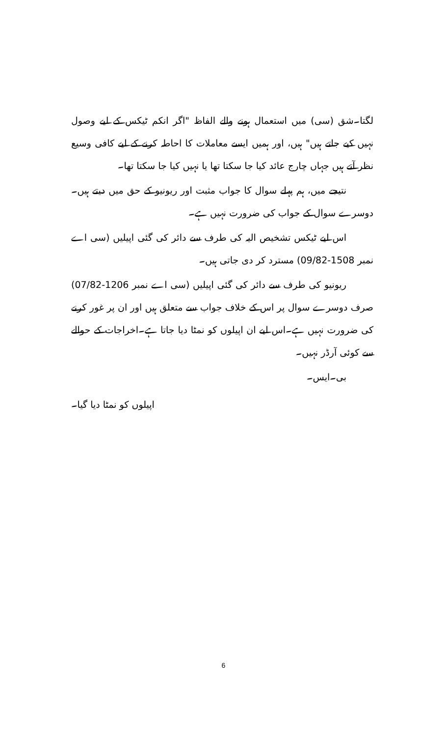لگتا۔شق (سی) میں استعمال ہونے والے الفاظ "اگر انکم ٹیکس کے لیے وصول نہیں کیے جاتے ہیں" ہیں، اور ہمیں ایسے معاملات کا احاطہ کرنے کے لیے کافی وسیع نظر آتے ہیں جہاں چارج عائد کیا جا سکتا تھا یا نہیں کیا جا سکتا تھا۔
نتیجے میں، ہم پہلے سوال کا جواب مثبت اور ریونیو کے حق میں دیتے ہیں۔دوسرے سوال کے جواب کی ضرورت نہیں ہے۔
اس لیے ٹیکس تشخیص الیہ کی طرف سے دائر کی گئی اپیلیں (سی اے نمبر 1508-09/82) مسترد کر دی جاتی ہیں۔
ریونیو کی طرف سے دائر کی گئی اپیلیں (سی اے نمبر 1206-07/82) صرف دوسرے سوال پر اس کے خلاف جواب سے متعلق ہیں اور ان پر غور کرنے کی ضرورت نہیں ہے۔اس لیے ان اپیلوں کو نمٹا دیا جاتا ہے۔اخراجات کے حوالے سے کوئی آرڈر نہیں۔
بی۔ایس۔
اپیلوں کو نمٹا دیا گیا۔
6